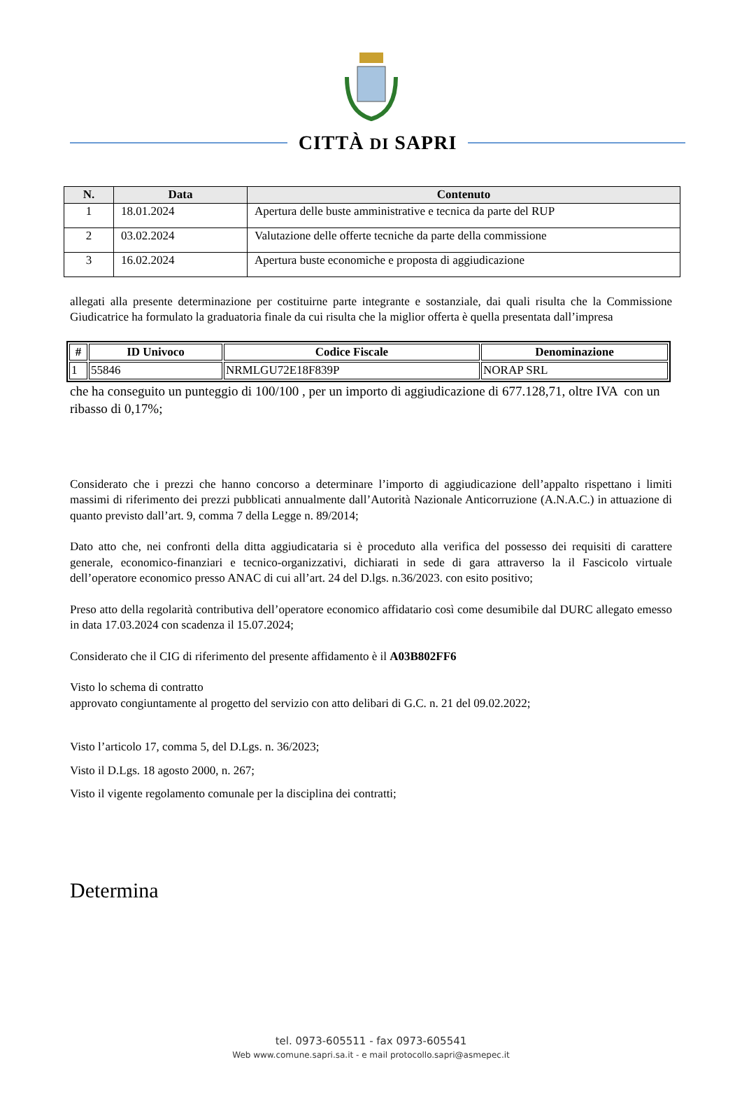CITTÀ DI SAPRI
| N. | Data | Contenuto |
| --- | --- | --- |
| 1 | 18.01.2024 | Apertura delle buste amministrative e tecnica da parte del RUP |
| 2 | 03.02.2024 | Valutazione delle offerte tecniche da parte della commissione |
| 3 | 16.02.2024 | Apertura buste economiche e proposta di aggiudicazione |
allegati alla presente determinazione per costituirne parte integrante e sostanziale, dai quali risulta che la Commissione Giudicatrice ha formulato la graduatoria finale da cui risulta che la miglior offerta è quella presentata dall’impresa
| # | ID Univoco | Codice Fiscale | Denominazione |
| --- | --- | --- | --- |
| 1 | 55846 | NRMLGU72E18F839P | NORAP SRL |
che ha conseguito un punteggio di 100/100 , per un importo di aggiudicazione di 677.128,71, oltre IVA con un ribasso di 0,17%;
Considerato che i prezzi che hanno concorso a determinare l’importo di aggiudicazione dell’appalto rispettano i limiti massimi di riferimento dei prezzi pubblicati annualmente dall’Autorità Nazionale Anticorruzione (A.N.A.C.) in attuazione di quanto previsto dall’art. 9, comma 7 della Legge n. 89/2014;
Dato atto che, nei confronti della ditta aggiudicataria si è proceduto alla verifica del possesso dei requisiti di carattere generale, economico-finanziari e tecnico-organizzativi, dichiarati in sede di gara attraverso la il Fascicolo virtuale dell’operatore economico presso ANAC di cui all’art. 24 del D.lgs. n.36/2023. con esito positivo;
Preso atto della regolarità contributiva dell’operatore economico affidatario così come desumibile dal DURC allegato emesso in data 17.03.2024 con scadenza il 15.07.2024;
Considerato che il CIG di riferimento del presente affidamento è il A03B802FF6
Visto lo schema di contratto
approvato congiuntamente al progetto del servizio con atto delibari di G.C. n. 21 del 09.02.2022;
Visto l’articolo 17, comma 5, del D.Lgs. n. 36/2023;
Visto il D.Lgs. 18 agosto 2000, n. 267;
Visto il vigente regolamento comunale per la disciplina dei contratti;
Determina
tel. 0973-605511 - fax 0973-605541
Web www.comune.sapri.sa.it - e mail protocollo.sapri@asmepec.it